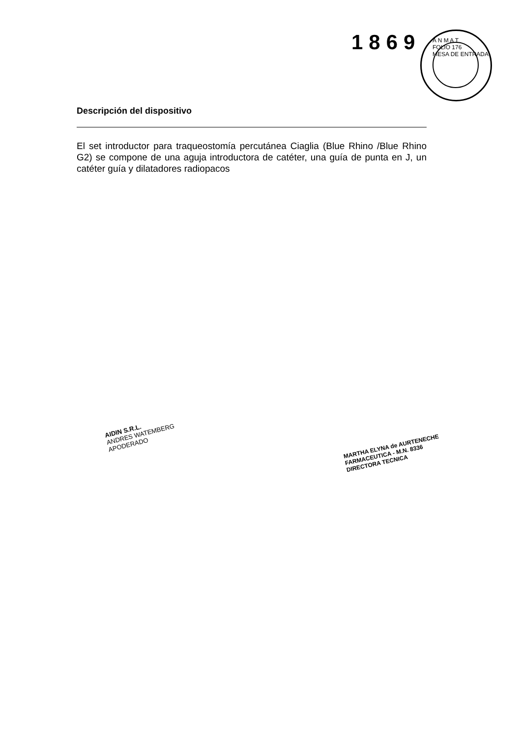1869
A N M A T
FOLIO 176
MESA DE ENTRADA
Descripción del dispositivo
El set introductor para traqueostomía percutánea Ciaglia (Blue Rhino /Blue Rhino G2) se compone de una aguja introductora de catéter, una guía de punta en J, un catéter guía y dilatadores radiopacos
AIDIN S.R.L.
ANDRES WATEMBERG
APODERADO
MARTHA ELYNA de AURTENECHE
FARMACEUTICA - M.N. 8336
DIRECTORA TECNICA